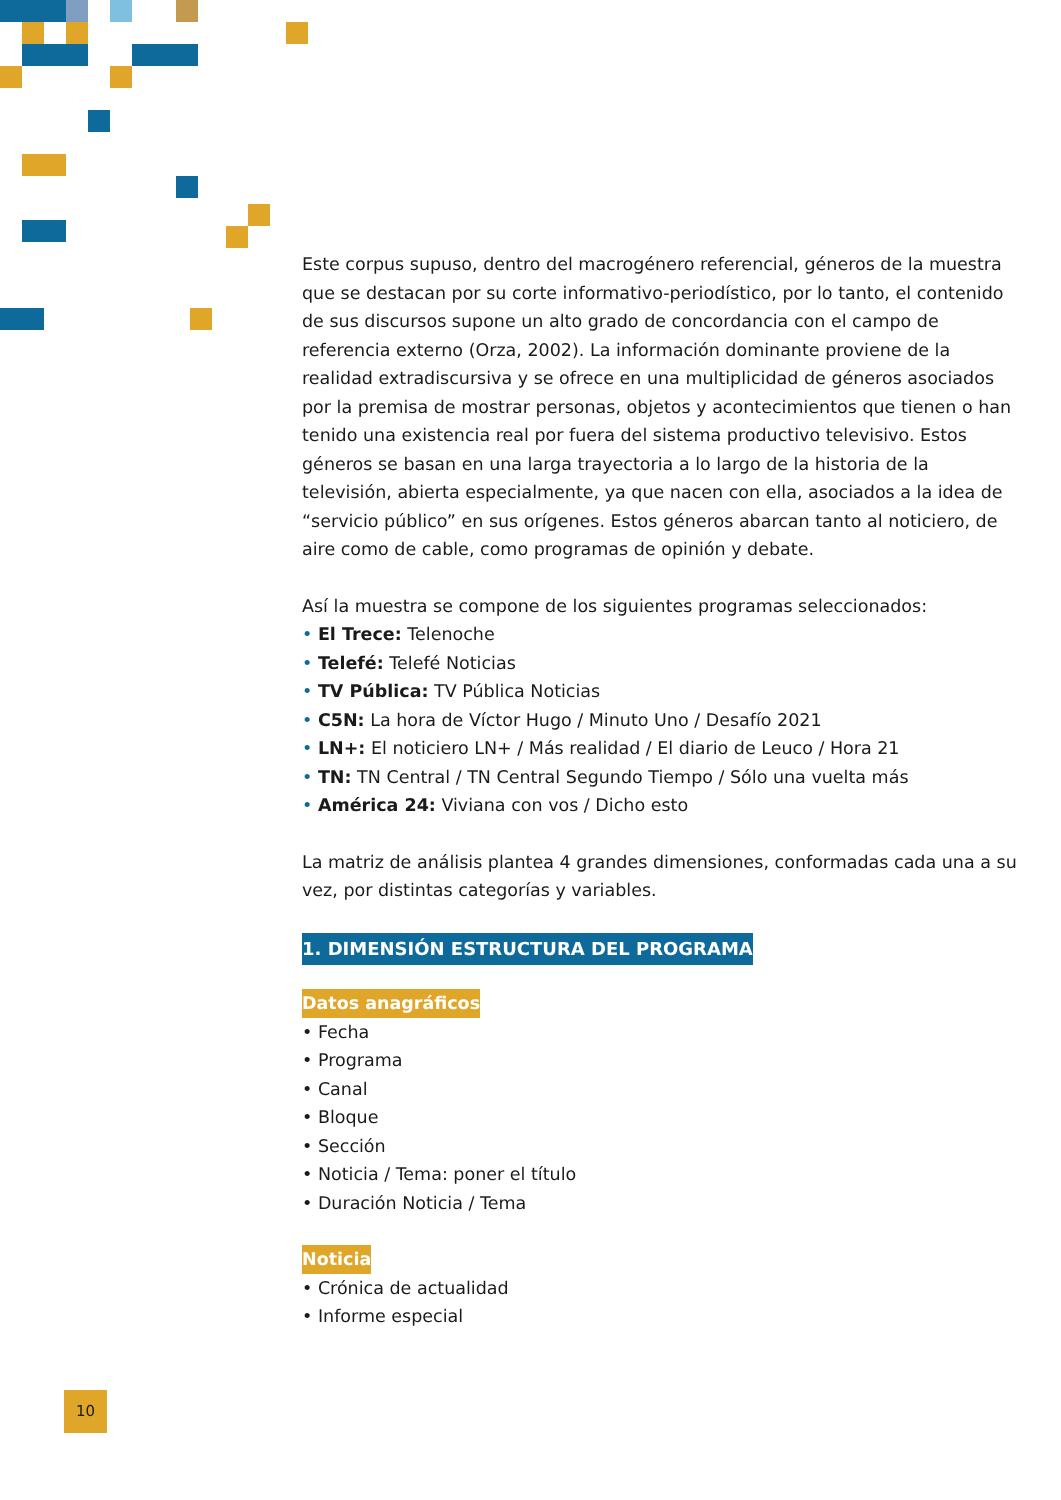Este corpus supuso, dentro del macrogénero referencial, géneros de la muestra que se destacan por su corte informativo-periodístico, por lo tanto, el contenido de sus discursos supone un alto grado de concordancia con el campo de referencia externo (Orza, 2002). La información dominante proviene de la realidad extradiscursiva y se ofrece en una multiplicidad de géneros asociados por la premisa de mostrar personas, objetos y acontecimientos que tienen o han tenido una existencia real por fuera del sistema productivo televisivo. Estos géneros se basan en una larga trayectoria a lo largo de la historia de la televisión, abierta especialmente, ya que nacen con ella, asociados a la idea de “servicio público” en sus orígenes. Estos géneros abarcan tanto al noticiero, de aire como de cable, como programas de opinión y debate.
Así la muestra se compone de los siguientes programas seleccionados:
• El Trece: Telenoche
• Telefé: Telefé Noticias
• TV Pública: TV Pública Noticias
• C5N: La hora de Víctor Hugo / Minuto Uno / Desafío 2021
• LN+: El noticiero LN+ / Más realidad / El diario de Leuco / Hora 21
• TN: TN Central / TN Central Segundo Tiempo / Sólo una vuelta más
• América 24: Viviana con vos / Dicho esto
La matriz de análisis plantea 4 grandes dimensiones, conformadas cada una a su vez, por distintas categorías y variables.
1. DIMENSIÓN ESTRUCTURA DEL PROGRAMA
Datos anagráficos
• Fecha
• Programa
• Canal
• Bloque
• Sección
• Noticia / Tema: poner el título
• Duración Noticia / Tema
Noticia
• Crónica de actualidad
• Informe especial
10